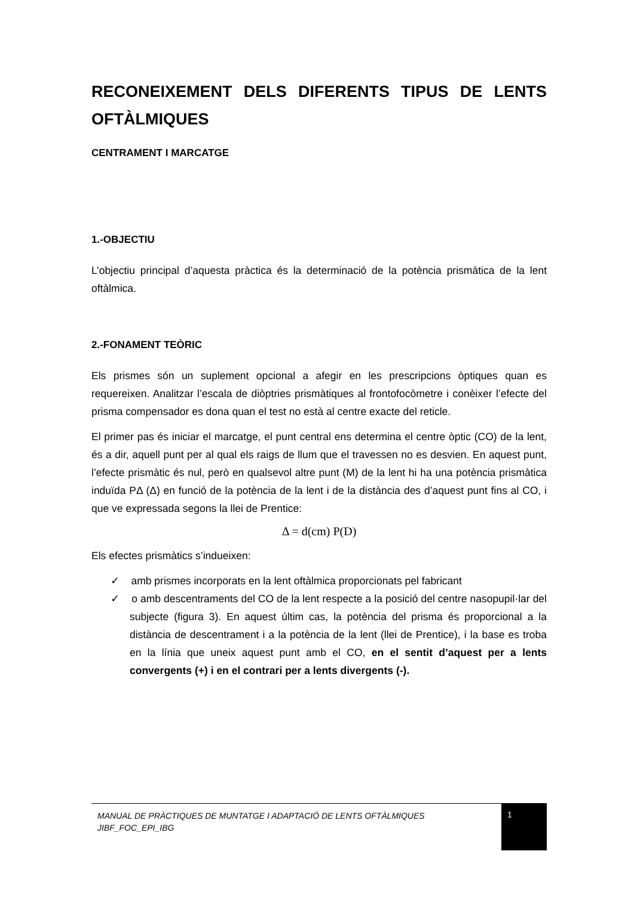RECONEIXEMENT DELS DIFERENTS TIPUS DE LENTS OFTÀLMIQUES
CENTRAMENT I MARCATGE
1.-OBJECTIU
L’objectiu principal d’aquesta pràctica és la determinació de la potència prismàtica de la lent oftàlmica.
2.-FONAMENT TEÒRIC
Els prismes són un suplement opcional a afegir en les prescripcions òptiques quan es requereixen. Analitzar l’escala de diòptries prismàtiques al frontofocòmetre i conèixer l’efecte del prisma compensador es dona quan el test no està al centre exacte del reticle.
El primer pas és iniciar el marcatge, el punt central ens determina el centre òptic (CO) de la lent, és a dir, aquell punt per al qual els raigs de llum que el travessen no es desvien. En aquest punt, l’efecte prismàtic és nul, però en qualsevol altre punt (M) de la lent hi ha una potència prismàtica induïda PΔ (Δ) en funció de la potència de la lent i de la distància des d’aquest punt fins al CO, i que ve expressada segons la llei de Prentice:
Δ = d(cm) P(D)
Els efectes prismàtics s’indueixen:
✓ amb prismes incorporats en la lent oftàlmica proporcionats pel fabricant
✓ o amb descentraments del CO de la lent respecte a la posició del centre nasopupil·lar del subjecte (figura 3). En aquest últim cas, la potència del prisma és proporcional a la distància de descentrament i a la potència de la lent (llei de Prentice), i la base es troba en la línia que uneix aquest punt amb el CO, en el sentit d’aquest per a lents convergents (+) i en el contrari per a lents divergents (-).
MANUAL DE PRÀCTIQUES DE MUNTATGE I ADAPTACIÓ DE LENTS OFTÀLMIQUES
JIBF_FOC_EPI_IBG
1